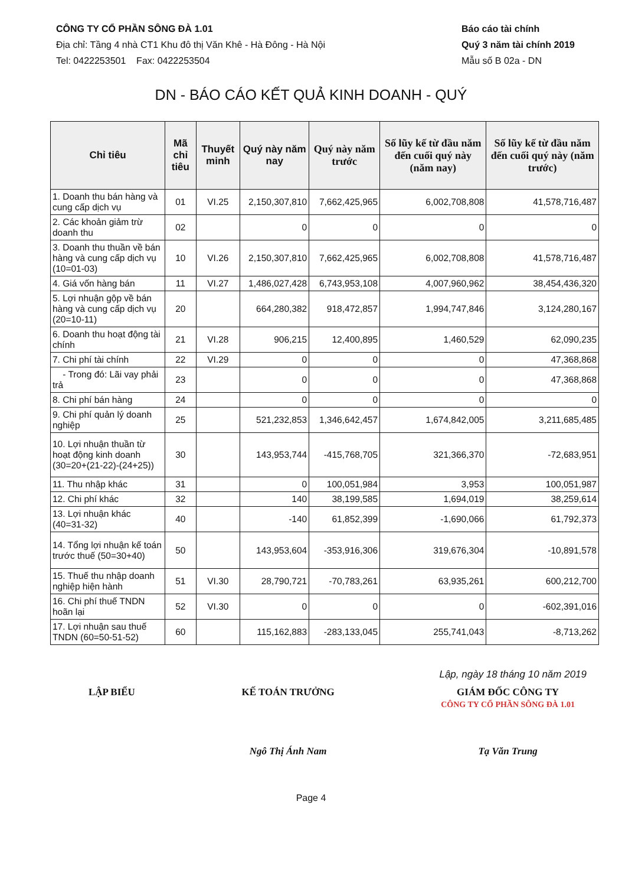CÔNG TY CỔ PHẦN SÔNG ĐÀ 1.01
Địa chỉ: Tầng 4 nhà CT1 Khu đô thị Văn Khê - Hà Đông - Hà Nội
Tel: 0422253501 Fax: 0422253504
Báo cáo tài chính
Quý 3 năm tài chính 2019
Mẫu số B 02a - DN
DN - BÁO CÁO KẾT QUẢ KINH DOANH - QUÝ
| Chỉ tiêu | Mã chỉ tiêu | Thuyết minh | Quý này năm nay | Quý này năm trước | Số lũy kế từ đầu năm đến cuối quý này (năm nay) | Số lũy kế từ đầu năm đến cuối quý này (năm trước) |
| --- | --- | --- | --- | --- | --- | --- |
| 1. Doanh thu bán hàng và cung cấp dịch vụ | 01 | VI.25 | 2,150,307,810 | 7,662,425,965 | 6,002,708,808 | 41,578,716,487 |
| 2. Các khoản giảm trừ doanh thu | 02 | | 0 | 0 | 0 | 0 |
| 3. Doanh thu thuần về bán hàng và cung cấp dịch vụ (10=01-03) | 10 | VI.26 | 2,150,307,810 | 7,662,425,965 | 6,002,708,808 | 41,578,716,487 |
| 4. Giá vốn hàng bán | 11 | VI.27 | 1,486,027,428 | 6,743,953,108 | 4,007,960,962 | 38,454,436,320 |
| 5. Lợi nhuận gộp về bán hàng và cung cấp dịch vụ (20=10-11) | 20 | | 664,280,382 | 918,472,857 | 1,994,747,846 | 3,124,280,167 |
| 6. Doanh thu hoạt động tài chính | 21 | VI.28 | 906,215 | 12,400,895 | 1,460,529 | 62,090,235 |
| 7. Chi phí tài chính | 22 | VI.29 | 0 | 0 | 0 | 47,368,868 |
| - Trong đó: Lãi vay phải trả | 23 | | 0 | 0 | 0 | 47,368,868 |
| 8. Chi phí bán hàng | 24 | | 0 | 0 | 0 | 0 |
| 9. Chi phí quản lý doanh nghiệp | 25 | | 521,232,853 | 1,346,642,457 | 1,674,842,005 | 3,211,685,485 |
| 10. Lợi nhuận thuần từ hoạt động kinh doanh (30=20+(21-22)-(24+25)) | 30 | | 143,953,744 | -415,768,705 | 321,366,370 | -72,683,951 |
| 11. Thu nhập khác | 31 | | 0 | 100,051,984 | 3,953 | 100,051,987 |
| 12. Chi phí khác | 32 | | 140 | 38,199,585 | 1,694,019 | 38,259,614 |
| 13. Lợi nhuận khác (40=31-32) | 40 | | -140 | 61,852,399 | -1,690,066 | 61,792,373 |
| 14. Tổng lợi nhuận kế toán trước thuế (50=30+40) | 50 | | 143,953,604 | -353,916,306 | 319,676,304 | -10,891,578 |
| 15. Thuế thu nhập doanh nghiệp hiện hành | 51 | VI.30 | 28,790,721 | -70,783,261 | 63,935,261 | 600,212,700 |
| 16. Chi phí thuế TNDN hoãn lại | 52 | VI.30 | 0 | 0 | 0 | -602,391,016 |
| 17. Lợi nhuận sau thuế TNDN (60=50-51-52) | 60 | | 115,162,883 | -283,133,045 | 255,741,043 | -8,713,262 |
Lập, ngày 18 tháng 10 năm 2019
LẬP BIỂU KẾ TOÁN TRƯỞNG
Ngô Thị Ánh Nam
GIÁM ĐỐC CÔNG TY
CÔNG TY CỔ PHẦN SÔNG ĐÀ 1.01
Tạ Văn Trung
Page 4